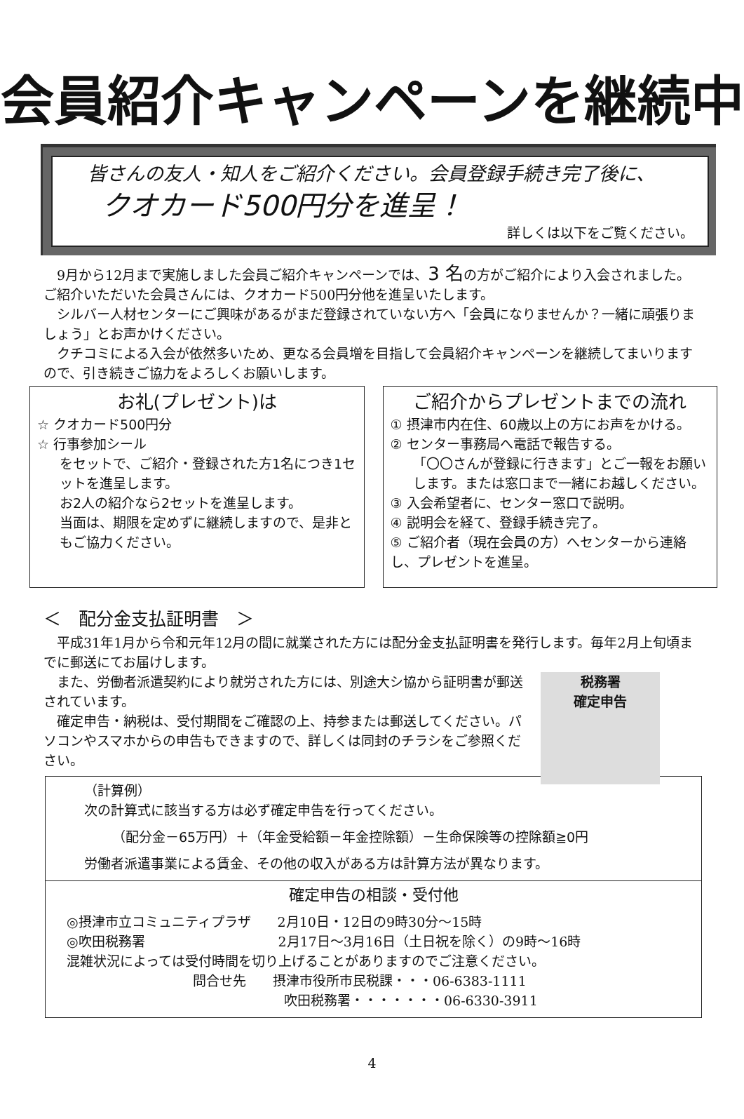会員紹介キャンペーンを継続中
皆さんの友人・知人をご紹介ください。会員登録手続き完了後に、
クオカード500円分を進呈！
詳しくは以下をご覧ください。
　9月から12月まで実施しました会員ご紹介キャンペーンでは、3 名の方がご紹介により入会されました。ご紹介いただいた会員さんには、クオカード500円分他を進呈いたします。
　シルバー人材センターにご興味があるがまだ登録されていない方へ「会員になりませんか？一緒に頑張りましょう」とお声かけください。
　クチコミによる入会が依然多いため、更なる会員増を目指して会員紹介キャンペーンを継続してまいりますので、引き続きご協力をよろしくお願いします。
お礼(プレゼント)は
☆ クオカード500円分
☆ 行事参加シール
をセットで、ご紹介・登録された方1名につき1セットを進呈します。
お2人の紹介なら2セットを進呈します。
当面は、期限を定めずに継続しますので、是非ともご協力ください。
ご紹介からプレゼントまでの流れ
① 摂津市内在住、60歳以上の方にお声をかける。
② センター事務局へ電話で報告する。
「〇〇さんが登録に行きます」とご一報をお願いします。または窓口まで一緒にお越しください。
③ 入会希望者に、センター窓口で説明。
④ 説明会を経て、登録手続き完了。
⑤ ご紹介者（現在会員の方）へセンターから連絡し、プレゼントを進呈。
＜　配分金支払証明書　＞
　平成31年1月から令和元年12月の間に就業された方には配分金支払証明書を発行します。毎年2月上旬頃までに郵送にてお届けします。
税務署
確定申告
　また、労働者派遣契約により就労された方には、別途大シ協から証明書が郵送されています。
　確定申告・納税は、受付期間をご確認の上、持参または郵送してください。パソコンやスマホからの申告もできますので、詳しくは同封のチラシをご参照ください。
（計算例）
次の計算式に該当する方は必ず確定申告を行ってください。
（配分金－65万円）＋（年金受給額－年金控除額）－生命保険等の控除額≧0円
労働者派遣事業による賃金、その他の収入がある方は計算方法が異なります。
確定申告の相談・受付他
◎摂津市立コミュニティプラザ　　2月10日・12日の9時30分～15時
◎吹田税務署　　　　　　　　　　2月17日～3月16日（土日祝を除く）の9時～16時
混雑状況によっては受付時間を切り上げることがありますのでご注意ください。
問合せ先　　摂津市役所市民税課・・・06-6383-1111
吹田税務署・・・・・・・06-6330-3911
4